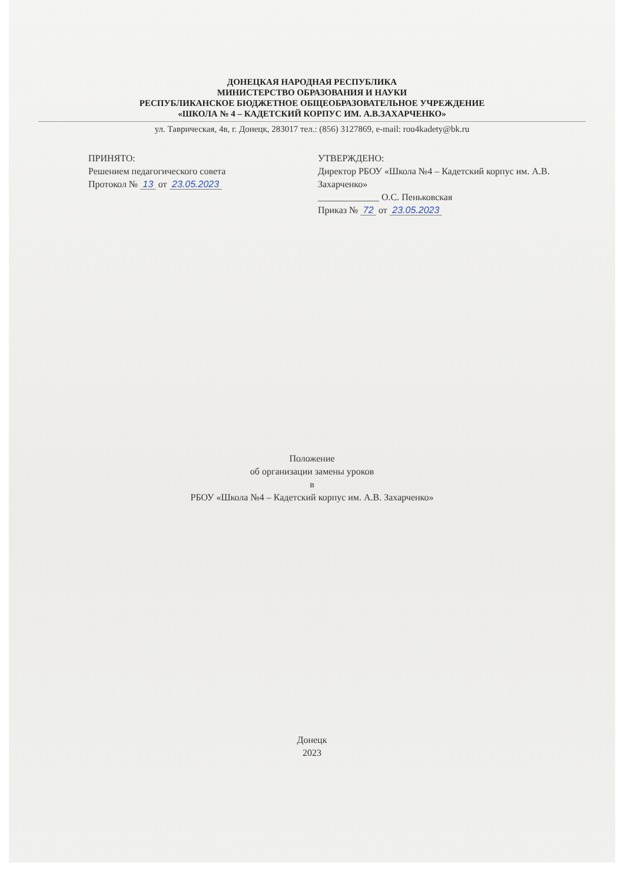ДОНЕЦКАЯ НАРОДНАЯ РЕСПУБЛИКА
МИНИСТЕРСТВО ОБРАЗОВАНИЯ И НАУКИ
РЕСПУБЛИКАНСКОЕ БЮДЖЕТНОЕ ОБЩЕОБРАЗОВАТЕЛЬНОЕ УЧРЕЖДЕНИЕ
«ШКОЛА № 4 – КАДЕТСКИЙ КОРПУС ИМ. А.В.ЗАХАРЧЕНКО»
ул. Таврическая, 4в, г. Донецк, 283017 тел.: (856) 3127869, e-mail: rou4kadety@bk.ru
ПРИНЯТО:
Решением педагогического совета
Протокол № 13 от 23.05.2023
УТВЕРЖДЕНО:
Директор РБОУ «Школа №4 – Кадетский корпус им. А.В. Захарченко»
_____________ О.С. Пеньковская
Приказ № 72 от 23.05.2023
Положение
об организации замены уроков
в
РБОУ «Школа №4 – Кадетский корпус им. А.В. Захарченко»
Донецк
2023